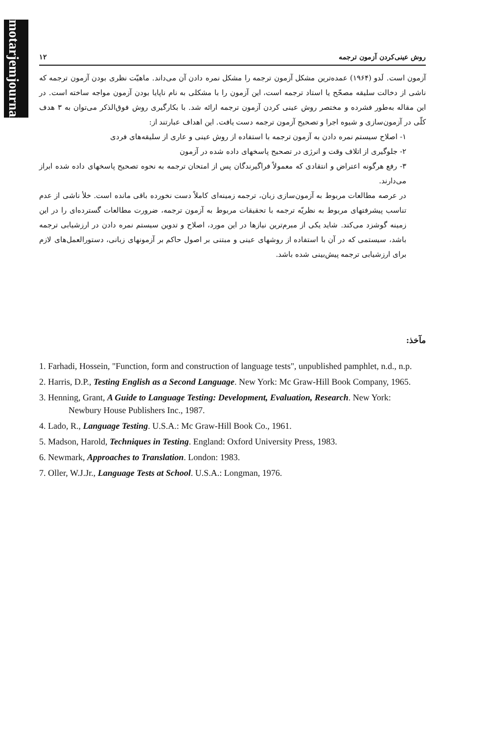motarjemjournal.ir
روش عینی‌کردن آزمون ترجمه ۱۲
آزمون است. لَدو (۱۹۶۴) عمده‌ترین مشکل آزمون ترجمه را مشکل نمره دادن آن می‌داند. ماهیّت نظری بودن آزمون ترجمه که ناشی از دخالت سلیقه مصحّح یا استاد ترجمه است، این آزمون را با مشکلی به نام ناپایا بودن آزمون مواجه ساخته است. در این مقاله به‌طور فشرده و مختصر روش عینی کردن آزمون ترجمه ارائه شد. با بکارگیری روش فوق‌الذکر می‌توان به ۳ هدف کلّی در آزمون‌سازی و شیوه اجرا و تصحیح آزمون ترجمه دست یافت. این اهداف عبارتند از:
۱- اصلاح سیستم نمره دادن به آزمون ترجمه با استفاده از روش عینی و عاری از سلیقه‌های فردی
۲- جلوگیری از اتلاف وقت و انرژی در تصحیح پاسخهای داده شده در آزمون
۳- رفع هرگونه اعتراض و انتقادی که معمولاً فراگیرندگان پس از امتحان ترجمه به نحوه تصحیح پاسخهای داده شده ابراز می‌دارند.
در عرصه مطالعات مربوط به آزمون‌سازی زبان، ترجمه زمینه‌ای کاملاً دست نخورده باقی مانده است. خلأ ناشی از عدم تناسب پیشرفتهای مربوط به نظریّه ترجمه با تحقیقات مربوط به آزمون ترجمه، ضرورت مطالعات گسترده‌ای را در این زمینه گوشزد می‌کند. شاید یکی از مبرم‌ترین نیازها در این مورد، اصلاح و تدوین سیستم نمره دادن در ارزشیابی ترجمه باشد، سیستمی که در آن با استفاده از روشهای عینی و مبتنی بر اصول حاکم بر آزمونهای زبانی، دستورالعمل‌های لازم برای ارزشیابی ترجمه پیش‌بینی شده باشد.
مآخذ:
1. Farhadi, Hossein, "Function, form and construction of language tests", unpublished pamphlet, n.d., n.p.
2. Harris, D.P., Testing English as a Second Language. New York: Mc Graw-Hill Book Company, 1965.
3. Henning, Grant, A Guide to Language Testing: Development, Evaluation, Research. New York: Newbury House Publishers Inc., 1987.
4. Lado, R., Language Testing. U.S.A.: Mc Graw-Hill Book Co., 1961.
5. Madson, Harold, Techniques in Testing. England: Oxford University Press, 1983.
6. Newmark, Approaches to Translation. London: 1983.
7. Oller, W.J.Jr., Language Tests at School. U.S.A.: Longman, 1976.